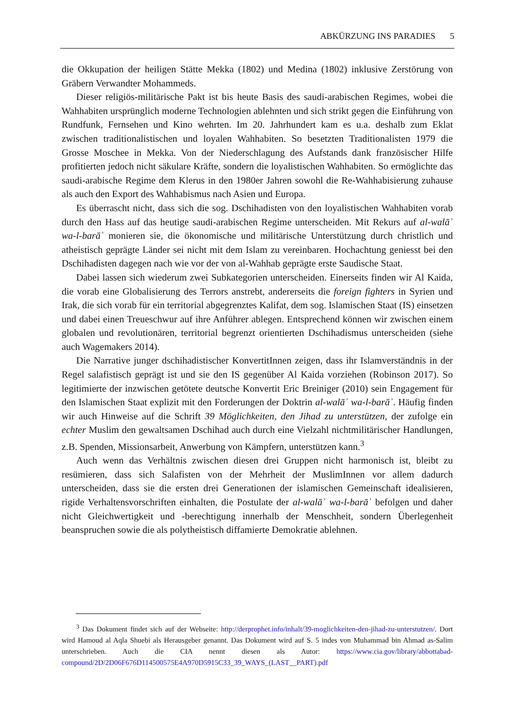ABKÜRZUNG INS PARADIES 5
die Okkupation der heiligen Stätte Mekka (1802) und Medina (1802) inklusive Zerstörung von Gräbern Verwandter Mohammeds.
Dieser religiös-militärische Pakt ist bis heute Basis des saudi-arabischen Regimes, wobei die Wahhabiten ursprünglich moderne Technologien ablehnten und sich strikt gegen die Einführung von Rundfunk, Fernsehen und Kino wehrten. Im 20. Jahrhundert kam es u.a. deshalb zum Eklat zwischen traditionalistischen und loyalen Wahhabiten. So besetzten Traditionalisten 1979 die Grosse Moschee in Mekka. Von der Niederschlagung des Aufstands dank französischer Hilfe profitierten jedoch nicht säkulare Kräfte, sondern die loyalistischen Wahhabiten. So ermöglichte das saudi-arabische Regime dem Klerus in den 1980er Jahren sowohl die Re-Wahhabisierung zuhause als auch den Export des Wahhabismus nach Asien und Europa.
Es überrascht nicht, dass sich die sog. Dschihadisten von den loyalistischen Wahhabiten vorab durch den Hass auf das heutige saudi-arabischen Regime unterscheiden. Mit Rekurs auf al-walāʾ wa-l-barāʾ monieren sie, die ökonomische und militärische Unterstützung durch christlich und atheistisch geprägte Länder sei nicht mit dem Islam zu vereinbaren. Hochachtung geniesst bei den Dschihadisten dagegen nach wie vor der von al-Wahhab geprägte erste Saudische Staat.
Dabei lassen sich wiederum zwei Subkategorien unterscheiden. Einerseits finden wir Al Kaida, die vorab eine Globalisierung des Terrors anstrebt, andererseits die foreign fighters in Syrien und Irak, die sich vorab für ein territorial abgegrenztes Kalifat, dem sog. Islamischen Staat (IS) einsetzen und dabei einen Treueschwur auf ihre Anführer ablegen. Entsprechend können wir zwischen einem globalen und revolutionären, territorial begrenzt orientierten Dschihadismus unterscheiden (siehe auch Wagemakers 2014).
Die Narrative junger dschihadistischer KonvertitInnen zeigen, dass ihr Islamverständnis in der Regel salafistisch geprägt ist und sie den IS gegenüber Al Kaida vorziehen (Robinson 2017). So legitimierte der inzwischen getötete deutsche Konvertit Eric Breiniger (2010) sein Engagement für den Islamischen Staat explizit mit den Forderungen der Doktrin al-walāʾ wa-l-barāʾ. Häufig finden wir auch Hinweise auf die Schrift 39 Möglichkeiten, den Jihad zu unterstützen, der zufolge ein echter Muslim den gewaltsamen Dschihad auch durch eine Vielzahl nichtmilitärischer Handlungen, z.B. Spenden, Missionsarbeit, Anwerbung von Kämpfern, unterstützen kann.<sup>3</sup>
Auch wenn das Verhältnis zwischen diesen drei Gruppen nicht harmonisch ist, bleibt zu resümieren, dass sich Salafisten von der Mehrheit der MuslimInnen vor allem dadurch unterscheiden, dass sie die ersten drei Generationen der islamischen Gemeinschaft idealisieren, rigide Verhaltensvorschriften einhalten, die Postulate der al-walāʾ wa-l-barāʾ befolgen und daher nicht Gleichwertigkeit und -berechtigung innerhalb der Menschheit, sondern Überlegenheit beanspruchen sowie die als polytheistisch diffamierte Demokratie ablehnen.
<sup>3</sup> Das Dokument findet sich auf der Webseite: http://derprophet.info/inhalt/39-moglichkeiten-den-jihad-zu-unterstutzen/. Dort wird Hamoud al Aqla Shuebi als Herausgeber genannt. Das Dokument wird auf S. 5 indes von Muhammad bin Ahmad as-Salim unterschrieben. Auch die CIA nennt diesen als Autor: https://www.cia.gov/library/abbottabad-compound/2D/2D06F676D114500575E4A970D5915C33_39_WAYS_(LAST__PART).pdf